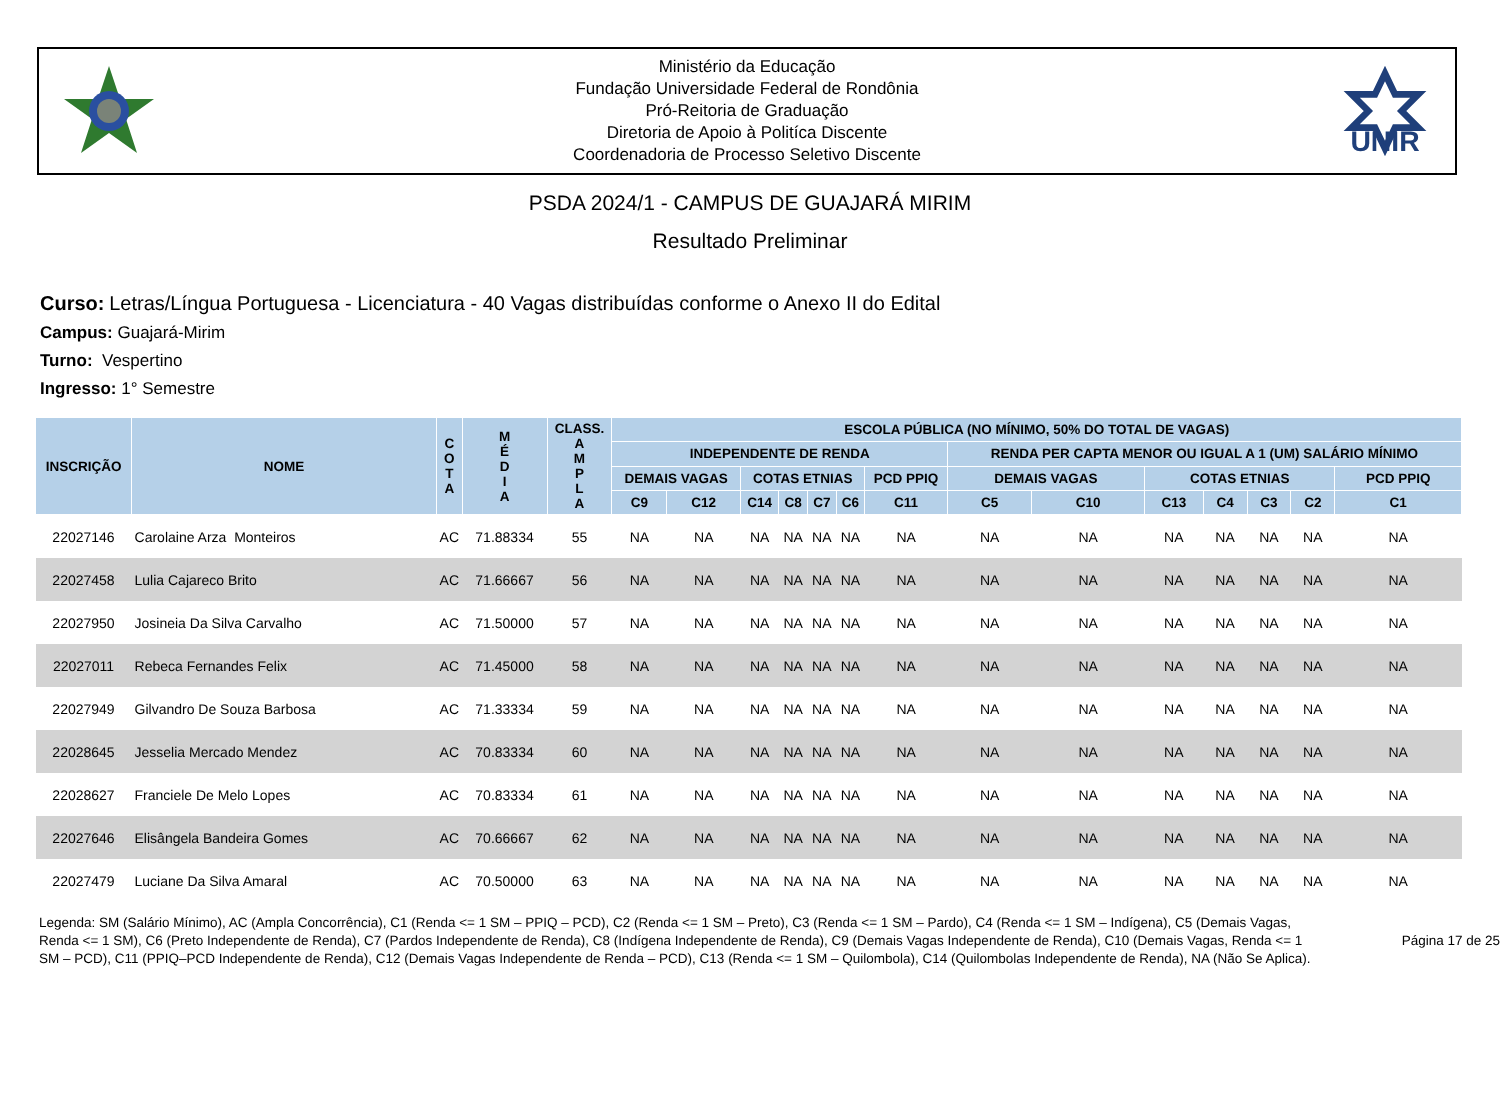Ministério da Educação
Fundação Universidade Federal de Rondônia
Pró-Reitoria de Graduação
Diretoria de Apoio à Politíca Discente
Coordenadoria de Processo Seletivo Discente
UNIR
PSDA 2024/1 - CAMPUS DE GUAJARÁ MIRIM
Resultado Preliminar
Curso: Letras/Língua Portuguesa - Licenciatura - 40 Vagas distribuídas conforme o Anexo II do Edital
Campus: Guajará-Mirim
Turno: Vespertino
Ingresso: 1° Semestre
| INSCRIÇÃO | NOME | C O T A | M É D I A | CLASS. A M P L A | ESCOLA PÚBLICA (NO MÍNIMO, 50% DO TOTAL DE VAGAS) | | | | | | | | | | | | | |
| --- | --- | --- | --- | --- | --- | --- | --- | --- | --- | --- | --- | --- | --- | --- | --- | --- | --- | --- |
| | | | | | INDEPENDENTE DE RENDA | | | | | | | RENDA PER CAPTA MENOR OU IGUAL A 1 (UM) SALÁRIO MÍNIMO | | | | | | |
| | | | | | DEMAIS VAGAS | | COTAS ETNIAS | | | | PCD PPIQ | DEMAIS VAGAS | | COTAS ETNIAS | | | | PCD PPIQ |
| | | | | | C9 | C12 | C14 | C8 | C7 | C6 | C11 | C5 | C10 | C13 | C4 | C3 | C2 | C1 |
| 22027146 | Carolaine Arza Monteiros | AC | 71.88334 | 55 | NA | NA | NA | NA | NA | NA | NA | NA | NA | NA | NA | NA | NA | NA |
| 22027458 | Lulia Cajareco Brito | AC | 71.66667 | 56 | NA | NA | NA | NA | NA | NA | NA | NA | NA | NA | NA | NA | NA | NA |
| 22027950 | Josineia Da Silva Carvalho | AC | 71.50000 | 57 | NA | NA | NA | NA | NA | NA | NA | NA | NA | NA | NA | NA | NA | NA |
| 22027011 | Rebeca Fernandes Felix | AC | 71.45000 | 58 | NA | NA | NA | NA | NA | NA | NA | NA | NA | NA | NA | NA | NA | NA |
| 22027949 | Gilvandro De Souza Barbosa | AC | 71.33334 | 59 | NA | NA | NA | NA | NA | NA | NA | NA | NA | NA | NA | NA | NA | NA |
| 22028645 | Jesselia Mercado Mendez | AC | 70.83334 | 60 | NA | NA | NA | NA | NA | NA | NA | NA | NA | NA | NA | NA | NA | NA |
| 22028627 | Franciele De Melo Lopes | AC | 70.83334 | 61 | NA | NA | NA | NA | NA | NA | NA | NA | NA | NA | NA | NA | NA | NA |
| 22027646 | Elisângela Bandeira Gomes | AC | 70.66667 | 62 | NA | NA | NA | NA | NA | NA | NA | NA | NA | NA | NA | NA | NA | NA |
| 22027479 | Luciane Da Silva Amaral | AC | 70.50000 | 63 | NA | NA | NA | NA | NA | NA | NA | NA | NA | NA | NA | NA | NA | NA |
Legenda: SM (Salário Mínimo), AC (Ampla Concorrência), C1 (Renda <= 1 SM – PPIQ – PCD), C2 (Renda <= 1 SM – Preto), C3 (Renda <= 1 SM – Pardo), C4 (Renda <= 1 SM – Indígena), C5 (Demais Vagas, Renda <= 1 SM), C6 (Preto Independente de Renda), C7 (Pardos Independente de Renda), C8 (Indígena Independente de Renda), C9 (Demais Vagas Independente de Renda), C10 (Demais Vagas, Renda <= 1 SM – PCD), C11 (PPIQ–PCD Independente de Renda), C12 (Demais Vagas Independente de Renda – PCD), C13 (Renda <= 1 SM – Quilombola), C14 (Quilombolas Independente de Renda), NA (Não Se Aplica).
Página 17 de 25